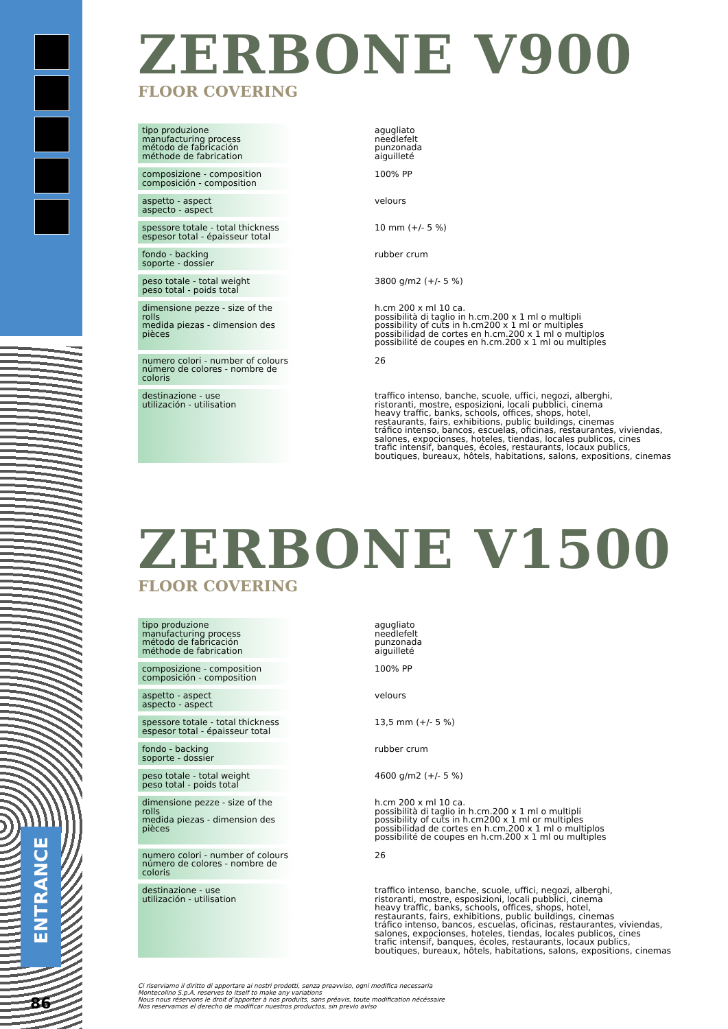ENTRANCE
86
ZERBONE V900
FLOOR COVERING
| tipo produzione manufacturing process método de fabricación méthode de fabrication | | agugliato needlefelt punzonada aiguilleté |
| composizione - composition composición - composition | | 100% PP |
| aspetto - aspect aspecto - aspect | | velours |
| spessore totale - total thickness espesor total - épaisseur total | | 10 mm (+/- 5 %) |
| fondo - backing soporte - dossier | | rubber crum |
| peso totale - total weight peso total - poids total | | 3800 g/m2 (+/- 5 %) |
| dimensione pezze - size of the rolls medida piezas - dimension des pièces | | h.cm 200 x ml 10 ca. possibilità di taglio in h.cm.200 x 1 ml o multipli possibility of cuts in h.cm200 x 1 ml or multiples possibilidad de cortes en h.cm.200 x 1 ml o multiplos possibilité de coupes en h.cm.200 x 1 ml ou multiples |
| numero colori - number of colours número de colores - nombre de coloris | | 26 |
| destinazione - use utilización - utilisation | | traffico intenso, banche, scuole, uffici, negozi, alberghi, ristoranti, mostre, esposizioni, locali pubblici, cinema heavy traffic, banks, schools, offices, shops, hotel, restaurants, fairs, exhibitions, public buildings, cinemas tráfico intenso, bancos, escuelas, oficinas, restaurantes, viviendas, salones, expocionses, hoteles, tiendas, locales publicos, cines trafic intensif, banques, écoles, restaurants, locaux publics, boutiques, bureaux, hôtels, habitations, salons, expositions, cinemas |
ZERBONE V1500
FLOOR COVERING
| tipo produzione manufacturing process método de fabricación méthode de fabrication | | agugliato needlefelt punzonada aiguilleté |
| composizione - composition composición - composition | | 100% PP |
| aspetto - aspect aspecto - aspect | | velours |
| spessore totale - total thickness espesor total - épaisseur total | | 13,5 mm (+/- 5 %) |
| fondo - backing soporte - dossier | | rubber crum |
| peso totale - total weight peso total - poids total | | 4600 g/m2 (+/- 5 %) |
| dimensione pezze - size of the rolls medida piezas - dimension des pièces | | h.cm 200 x ml 10 ca. possibilità di taglio in h.cm.200 x 1 ml o multipli possibility of cuts in h.cm200 x 1 ml or multiples possibilidad de cortes en h.cm.200 x 1 ml o multiplos possibilité de coupes en h.cm.200 x 1 ml ou multiples |
| numero colori - number of colours número de colores - nombre de coloris | | 26 |
| destinazione - use utilización - utilisation | | traffico intenso, banche, scuole, uffici, negozi, alberghi, ristoranti, mostre, esposizioni, locali pubblici, cinema heavy traffic, banks, schools, offices, shops, hotel, restaurants, fairs, exhibitions, public buildings, cinemas tráfico intenso, bancos, escuelas, oficinas, restaurantes, viviendas, salones, expocionses, hoteles, tiendas, locales publicos, cines trafic intensif, banques, écoles, restaurants, locaux publics, boutiques, bureaux, hôtels, habitations, salons, expositions, cinemas |
Ci riserviamo il diritto di apportare ai nostri prodotti, senza preavviso, ogni modifica necessaria
Montecolino S.p.A. reserves to itself to make any variations
Nous nous réservons le droit d’apporter à nos produits, sans préavis, toute modification nécéssaire
Nos reservamos el derecho de modificar nuestros productos, sin previo aviso